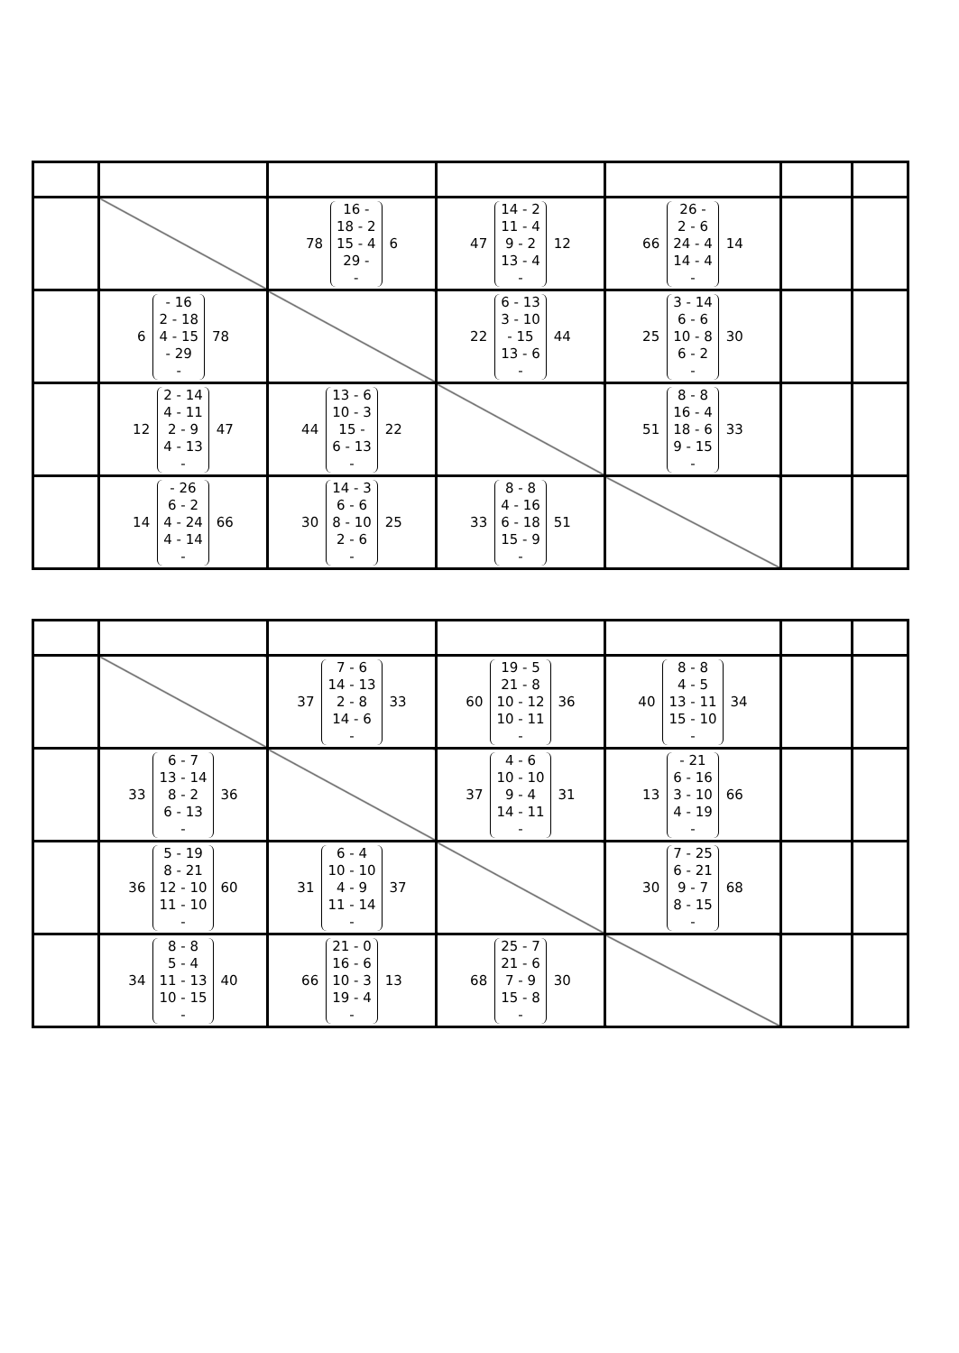| | | 78 16 - 18 - 2 15 - 4 29 - - 6 | 47 14 - 2 11 - 4 9 - 2 13 - 4 - 12 | 66 26 - 2 - 6 24 - 4 14 - 4 - 14 | | |
| | 6 - 16 2 - 18 4 - 15 - 29 - 78 | | 22 6 - 13 3 - 10 - 15 13 - 6 - 44 | 25 3 - 14 6 - 6 10 - 8 6 - 2 - 30 | | |
| | 12 2 - 14 4 - 11 2 - 9 4 - 13 - 47 | 44 13 - 6 10 - 3 15 - 6 - 13 - 22 | | 51 8 - 8 16 - 4 18 - 6 9 - 15 - 33 | | |
| | 14 - 26 6 - 2 4 - 24 4 - 14 - 66 | 30 14 - 3 6 - 6 8 - 10 2 - 6 - 25 | 33 8 - 8 4 - 16 6 - 18 15 - 9 - 51 | | | |
| | | 37 7 - 6 14 - 13 2 - 8 14 - 6 - 33 | 60 19 - 5 21 - 8 10 - 12 10 - 11 - 36 | 40 8 - 8 4 - 5 13 - 11 15 - 10 - 34 | | |
| | 33 6 - 7 13 - 14 8 - 2 6 - 13 - 36 | | 37 4 - 6 10 - 10 9 - 4 14 - 11 - 31 | 13 - 21 6 - 16 3 - 10 4 - 19 - 66 | | |
| | 36 5 - 19 8 - 21 12 - 10 11 - 10 - 60 | 31 6 - 4 10 - 10 4 - 9 11 - 14 - 37 | | 30 7 - 25 6 - 21 9 - 7 8 - 15 - 68 | | |
| | 34 8 - 8 5 - 4 11 - 13 10 - 15 - 40 | 66 21 - 0 16 - 6 10 - 3 19 - 4 - 13 | 68 25 - 7 21 - 6 7 - 9 15 - 8 - 30 | | | |